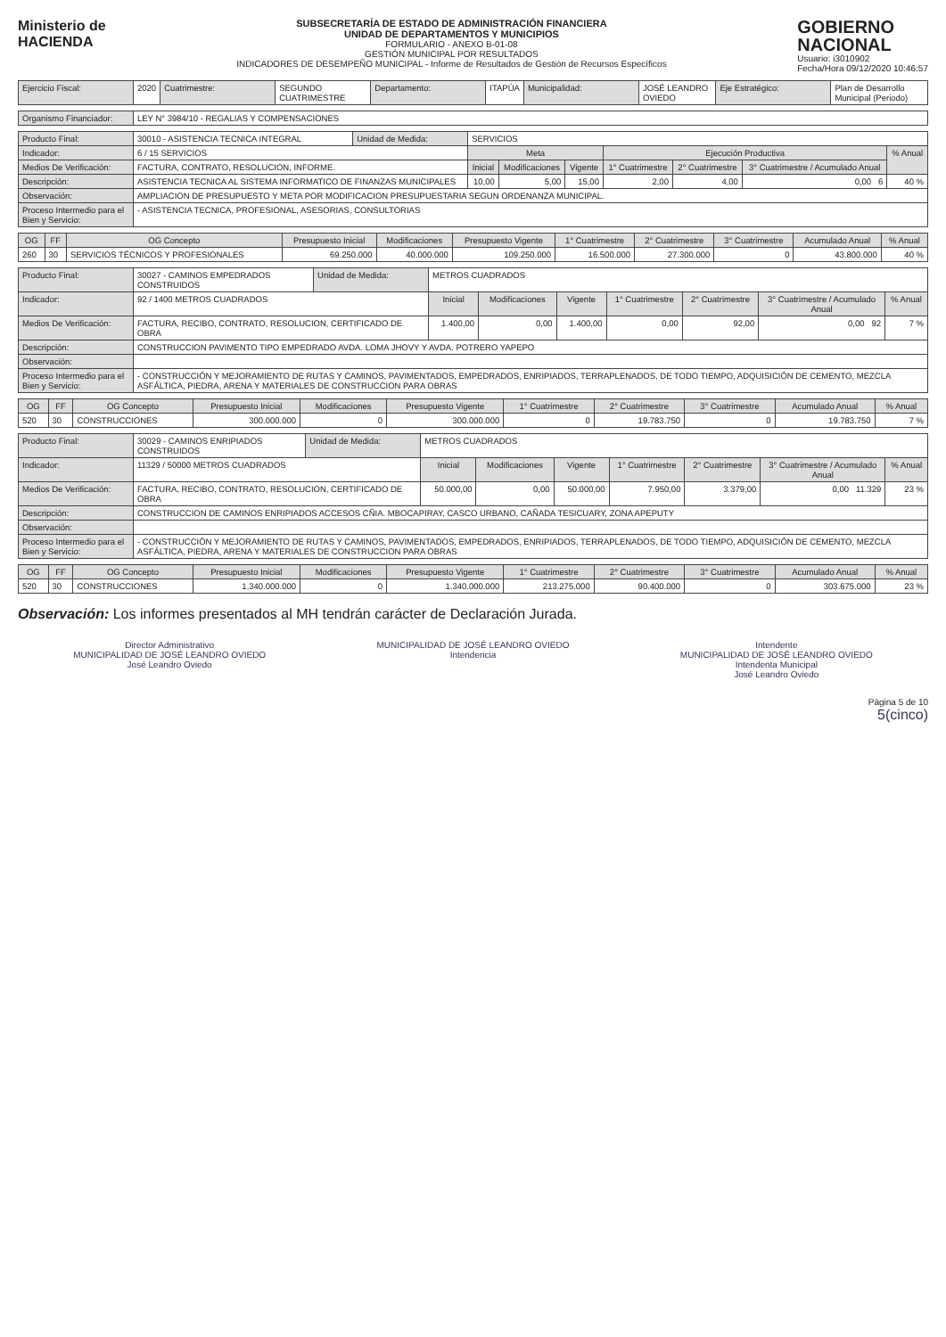Ministerio de
HACIENDA
SUBSECRETARÍA DE ESTADO DE ADMINISTRACIÓN FINANCIERA
UNIDAD DE DEPARTAMENTOS Y MUNICIPIOS
FORMULARIO - ANEXO B-01-08
GESTIÓN MUNICIPAL POR RESULTADOS
INDICADORES DE DESEMPEÑO MUNICIPAL - Informe de Resultados de Gestión de Recursos Específicos
GOBIERNO
NACIONAL
Usuario: i3010902
Fecha/Hora 09/12/2020 10:46:57
| Ejercicio Fiscal: | 2020 | Cuatrimestre: | SEGUNDO CUATRIMESTRE | Departamento: | ITAPÚA | Municipalidad: | JOSÉ LEANDRO OVIEDO | Eje Estratégico: | Plan de Desarrollo Municipal (Periodo) |
| Organismo Financiador: | LEY N° 3984/10 - REGALIAS Y COMPENSACIONES |
| Producto Final: | 30010 - ASISTENCIA TECNICA INTEGRAL | Unidad de Medida: | SERVICIOS | | | | | | |
| Indicador: | 6 / 15 SERVICIOS | | Meta | | | Ejecución Productiva | | | % Anual |
| Medios De Verificación: | FACTURA, CONTRATO, RESOLUCION, INFORME. | | Inicial | Modificaciones | Vigente | 1° Cuatrimestre | 2° Cuatrimestre | 3° Cuatrimestre / Acumulado Anual | |
| Descripción: | ASISTENCIA TECNICA AL SISTEMA INFORMATICO DE FINANZAS MUNICIPALES | | 10,00 | 5,00 | 15,00 | 2,00 | 4,00 | 0,00 6 | 40 % |
| Observación: | AMPLIACION DE PRESUPUESTO Y META POR MODIFICACION PRESUPUESTARIA SEGUN ORDENANZA MUNICIPAL. | | | | | | | | |
| Proceso Intermedio para el Bien y Servicio: | - ASISTENCIA TECNICA, PROFESIONAL, ASESORIAS, CONSULTORIAS | | | | | | | | |
| OG | FF | OG Concepto | Presupuesto Inicial | Modificaciones | Presupuesto Vigente | 1° Cuatrimestre | 2° Cuatrimestre | 3° Cuatrimestre | Acumulado Anual | % Anual |
| --- | --- | --- | --- | --- | --- | --- | --- | --- | --- | --- |
| 260 | 30 | SERVICIOS TÉCNICOS Y PROFESIONALES | 69.250.000 | 40.000.000 | 109.250.000 | 16.500.000 | 27.300.000 | 0 | 43.800.000 | 40 % |
| Producto Final: | 30027 - CAMINOS EMPEDRADOS CONSTRUIDOS | Unidad de Medida: | METROS CUADRADOS | | | | | | |
| Indicador: | 92 / 1400 METROS CUADRADOS | | Inicial | Modificaciones | Vigente | 1° Cuatrimestre | 2° Cuatrimestre | 3° Cuatrimestre / Acumulado Anual | % Anual |
| Medios De Verificación: | FACTURA, RECIBO, CONTRATO, RESOLUCION, CERTIFICADO DE OBRA | | 1.400,00 | 0,00 | 1.400,00 | 0,00 | 92,00 | 0,00 92 | 7 % |
| Descripción: | CONSTRUCCION PAVIMENTO TIPO EMPEDRADO AVDA. LOMA JHOVY Y AVDA. POTRERO YAPEPO | | | | | | | | |
| Observación: | | | | | | | | | |
| Proceso Intermedio para el Bien y Servicio: | - CONSTRUCCIÓN Y MEJORAMIENTO DE RUTAS Y CAMINOS, PAVIMENTADOS, EMPEDRADOS, ENRIPIADOS, TERRAPLENADOS, DE TODO TIEMPO, ADQUISICIÓN DE CEMENTO, MEZCLA ASFÁLTICA, PIEDRA, ARENA Y MATERIALES DE CONSTRUCCION PARA OBRAS | | | | | | | | |
| OG | FF | OG Concepto | Presupuesto Inicial | Modificaciones | Presupuesto Vigente | 1° Cuatrimestre | 2° Cuatrimestre | 3° Cuatrimestre | Acumulado Anual | % Anual |
| --- | --- | --- | --- | --- | --- | --- | --- | --- | --- | --- |
| 520 | 30 | CONSTRUCCIONES | 300.000.000 | 0 | 300.000.000 | 0 | 19.783.750 | 0 | 19.783.750 | 7 % |
| Producto Final: | 30029 - CAMINOS ENRIPIADOS CONSTRUIDOS | Unidad de Medida: | METROS CUADRADOS | | | | | | |
| Indicador: | 11329 / 50000 METROS CUADRADOS | | Inicial | Modificaciones | Vigente | 1° Cuatrimestre | 2° Cuatrimestre | 3° Cuatrimestre / Acumulado Anual | % Anual |
| Medios De Verificación: | FACTURA, RECIBO, CONTRATO, RESOLUCION, CERTIFICADO DE OBRA | | 50.000,00 | 0,00 | 50.000,00 | 7.950,00 | 3.379,00 | 0,00 11.329 | 23 % |
| Descripción: | CONSTRUCCION DE CAMINOS ENRIPIADOS ACCESOS CÑIA. MBOCAPIRAY, CASCO URBANO, CAÑADA TESICUARY, ZONA APEPUTY | | | | | | | | |
| Observación: | | | | | | | | | |
| Proceso Intermedio para el Bien y Servicio: | - CONSTRUCCIÓN Y MEJORAMIENTO DE RUTAS Y CAMINOS, PAVIMENTADOS, EMPEDRADOS, ENRIPIADOS, TERRAPLENADOS, DE TODO TIEMPO, ADQUISICIÓN DE CEMENTO, MEZCLA ASFÁLTICA, PIEDRA, ARENA Y MATERIALES DE CONSTRUCCION PARA OBRAS | | | | | | | | |
| OG | FF | OG Concepto | Presupuesto Inicial | Modificaciones | Presupuesto Vigente | 1° Cuatrimestre | 2° Cuatrimestre | 3° Cuatrimestre | Acumulado Anual | % Anual |
| --- | --- | --- | --- | --- | --- | --- | --- | --- | --- | --- |
| 520 | 30 | CONSTRUCCIONES | 1.340.000.000 | 0 | 1.340.000.000 | 213.275.000 | 90.400.000 | 0 | 303.675.000 | 23 % |
Observación: Los informes presentados al MH tendrán carácter de Declaración Jurada.
Director Administrativo
MUNICIPALIDAD DE JOSÉ LEANDRO OVIEDO
José Leandro Oviedo
MUNICIPALIDAD DE JOSÉ LEANDRO OVIEDO
Intendencia
Intendente
MUNICIPALIDAD DE JOSÉ LEANDRO OVIEDO
Intendenta Municipal
José Leandro Oviedo
Página 5 de 10
5(cinco)